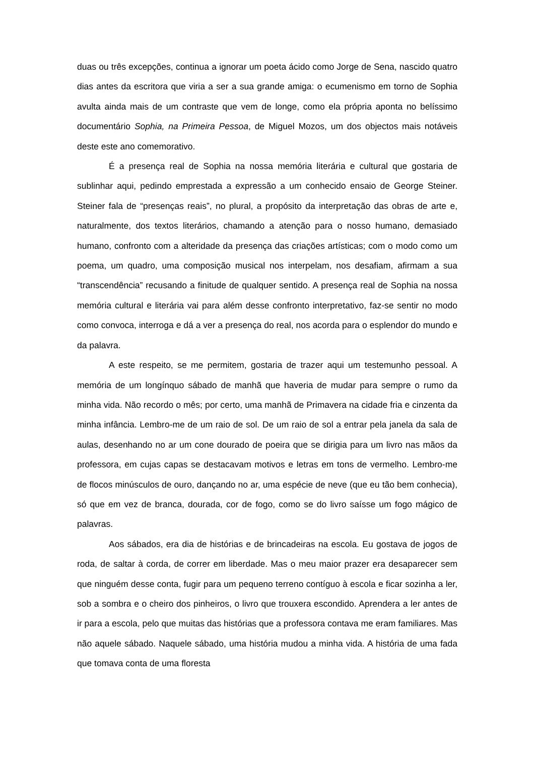duas ou três excepções, continua a ignorar um poeta ácido como Jorge de Sena, nascido quatro dias antes da escritora que viria a ser a sua grande amiga: o ecumenismo em torno de Sophia avulta ainda mais de um contraste que vem de longe, como ela própria aponta no belíssimo documentário Sophia, na Primeira Pessoa, de Miguel Mozos, um dos objectos mais notáveis deste este ano comemorativo.
É a presença real de Sophia na nossa memória literária e cultural que gostaria de sublinhar aqui, pedindo emprestada a expressão a um conhecido ensaio de George Steiner. Steiner fala de “presenças reais”, no plural, a propósito da interpretação das obras de arte e, naturalmente, dos textos literários, chamando a atenção para o nosso humano, demasiado humano, confronto com a alteridade da presença das criações artísticas; com o modo como um poema, um quadro, uma composição musical nos interpelam, nos desafiam, afirmam a sua “transcendência” recusando a finitude de qualquer sentido. A presença real de Sophia na nossa memória cultural e literária vai para além desse confronto interpretativo, faz-se sentir no modo como convoca, interroga e dá a ver a presença do real, nos acorda para o esplendor do mundo e da palavra.
A este respeito, se me permitem, gostaria de trazer aqui um testemunho pessoal. A memória de um longínquo sábado de manhã que haveria de mudar para sempre o rumo da minha vida. Não recordo o mês; por certo, uma manhã de Primavera na cidade fria e cinzenta da minha infância. Lembro-me de um raio de sol. De um raio de sol a entrar pela janela da sala de aulas, desenhando no ar um cone dourado de poeira que se dirigia para um livro nas mãos da professora, em cujas capas se destacavam motivos e letras em tons de vermelho. Lembro-me de flocos minúsculos de ouro, dançando no ar, uma espécie de neve (que eu tão bem conhecia), só que em vez de branca, dourada, cor de fogo, como se do livro saísse um fogo mágico de palavras.
Aos sábados, era dia de histórias e de brincadeiras na escola. Eu gostava de jogos de roda, de saltar à corda, de correr em liberdade. Mas o meu maior prazer era desaparecer sem que ninguém desse conta, fugir para um pequeno terreno contíguo à escola e ficar sozinha a ler, sob a sombra e o cheiro dos pinheiros, o livro que trouxera escondido. Aprendera a ler antes de ir para a escola, pelo que muitas das histórias que a professora contava me eram familiares. Mas não aquele sábado. Naquele sábado, uma história mudou a minha vida. A história de uma fada que tomava conta de uma floresta